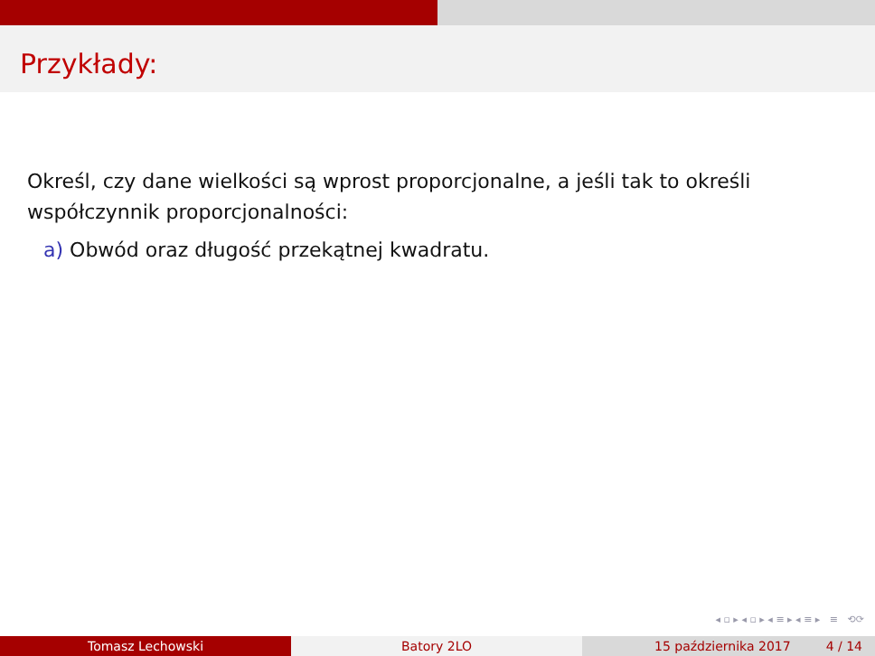Przykłady:
Określ, czy dane wielkości są wprost proporcjonalne, a jeśli tak to określi współczynnik proporcjonalności:
a) Obwód oraz długość przekątnej kwadratu.
◂ ▫ ▸ ◂ ▫ ▸ ◂ ≡ ▸ ◂ ≡ ▸ ≡ ⟲⟳
Tomasz Lechowski Batory 2LO 15 października 2017 4 / 14